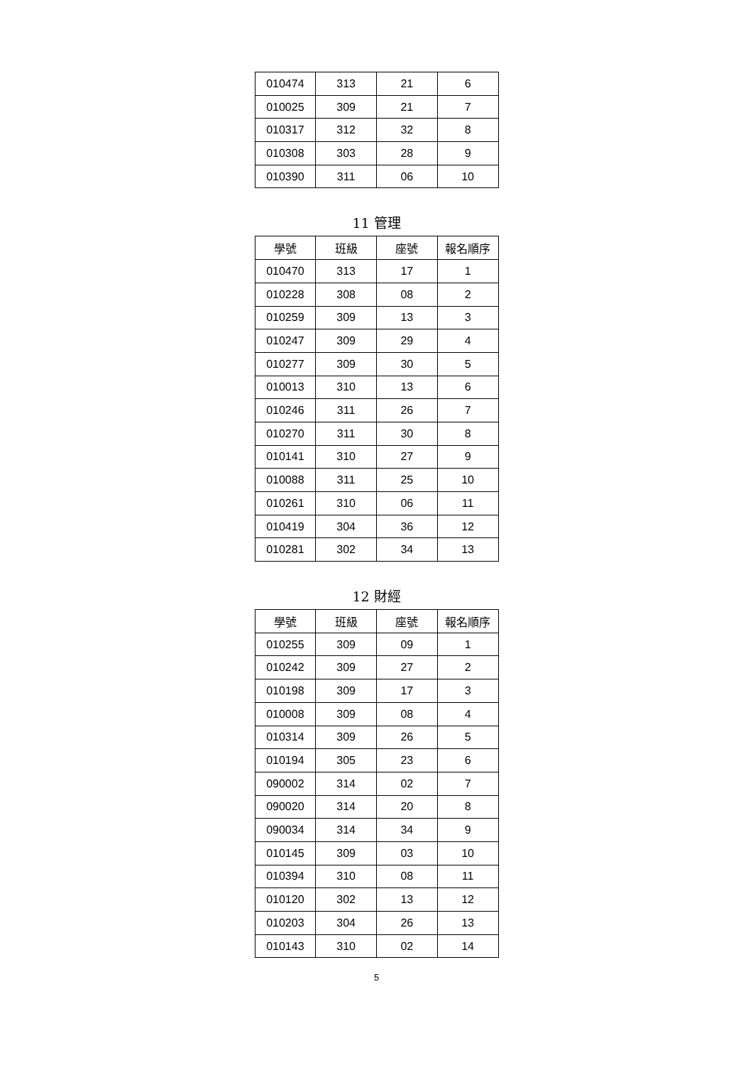| 010474 | 313 | 21 | 6 |
| 010025 | 309 | 21 | 7 |
| 010317 | 312 | 32 | 8 |
| 010308 | 303 | 28 | 9 |
| 010390 | 311 | 06 | 10 |
11 管理
| 學號 | 班級 | 座號 | 報名順序 |
| --- | --- | --- | --- |
| 010470 | 313 | 17 | 1 |
| 010228 | 308 | 08 | 2 |
| 010259 | 309 | 13 | 3 |
| 010247 | 309 | 29 | 4 |
| 010277 | 309 | 30 | 5 |
| 010013 | 310 | 13 | 6 |
| 010246 | 311 | 26 | 7 |
| 010270 | 311 | 30 | 8 |
| 010141 | 310 | 27 | 9 |
| 010088 | 311 | 25 | 10 |
| 010261 | 310 | 06 | 11 |
| 010419 | 304 | 36 | 12 |
| 010281 | 302 | 34 | 13 |
12 財經
| 學號 | 班級 | 座號 | 報名順序 |
| --- | --- | --- | --- |
| 010255 | 309 | 09 | 1 |
| 010242 | 309 | 27 | 2 |
| 010198 | 309 | 17 | 3 |
| 010008 | 309 | 08 | 4 |
| 010314 | 309 | 26 | 5 |
| 010194 | 305 | 23 | 6 |
| 090002 | 314 | 02 | 7 |
| 090020 | 314 | 20 | 8 |
| 090034 | 314 | 34 | 9 |
| 010145 | 309 | 03 | 10 |
| 010394 | 310 | 08 | 11 |
| 010120 | 302 | 13 | 12 |
| 010203 | 304 | 26 | 13 |
| 010143 | 310 | 02 | 14 |
5